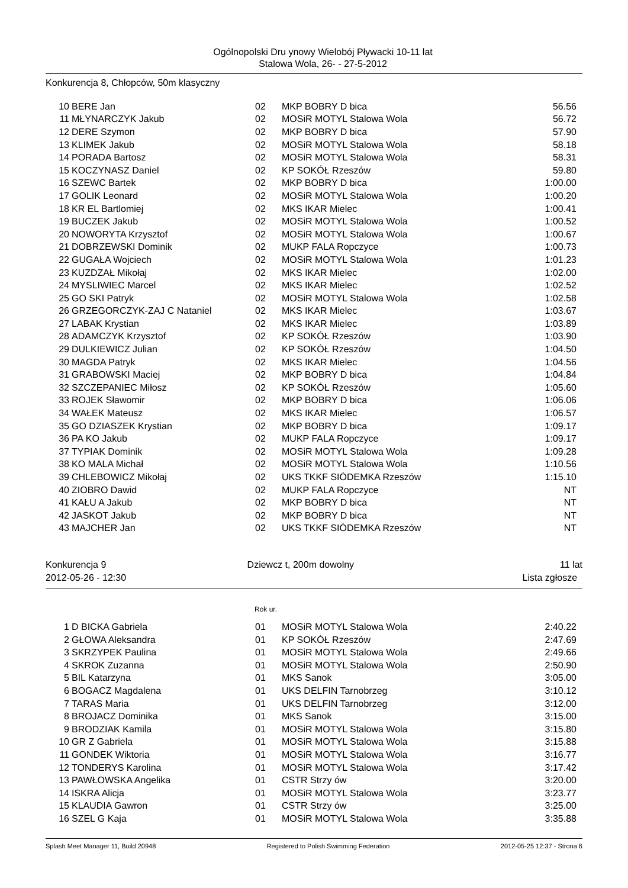Ogólnopolski Dru ynowy Wielobój Pływacki 10-11 lat
Stalowa Wola, 26- - 27-5-2012
Konkurencja 8, Chłopców, 50m klasyczny
| 10 | BERE Jan | 02 | MKP BOBRY D bica | 56.56 |
| 11 | MŁYNARCZYK Jakub | 02 | MOSiR MOTYL Stalowa Wola | 56.72 |
| 12 | DERE Szymon | 02 | MKP BOBRY D bica | 57.90 |
| 13 | KLIMEK Jakub | 02 | MOSiR MOTYL Stalowa Wola | 58.18 |
| 14 | PORADA Bartosz | 02 | MOSiR MOTYL Stalowa Wola | 58.31 |
| 15 | KOCZYNASZ Daniel | 02 | KP SOKÓŁ Rzeszów | 59.80 |
| 16 | SZEWC Bartek | 02 | MKP BOBRY D bica | 1:00.00 |
| 17 | GOLIK Leonard | 02 | MOSiR MOTYL Stalowa Wola | 1:00.20 |
| 18 | KR EL Bartlomiej | 02 | MKS IKAR Mielec | 1:00.41 |
| 19 | BUCZEK Jakub | 02 | MOSiR MOTYL Stalowa Wola | 1:00.52 |
| 20 | NOWORYTA Krzysztof | 02 | MOSiR MOTYL Stalowa Wola | 1:00.67 |
| 21 | DOBRZEWSKI Dominik | 02 | MUKP FALA Ropczyce | 1:00.73 |
| 22 | GUGAŁA Wojciech | 02 | MOSiR MOTYL Stalowa Wola | 1:01.23 |
| 23 | KUZDZAŁ Mikołaj | 02 | MKS IKAR Mielec | 1:02.00 |
| 24 | MYSLIWIEC Marcel | 02 | MKS IKAR Mielec | 1:02.52 |
| 25 | GO SKI Patryk | 02 | MOSiR MOTYL Stalowa Wola | 1:02.58 |
| 26 | GRZEGORCZYK-ZAJ C Nataniel | 02 | MKS IKAR Mielec | 1:03.67 |
| 27 | LABAK Krystian | 02 | MKS IKAR Mielec | 1:03.89 |
| 28 | ADAMCZYK Krzysztof | 02 | KP SOKÓŁ Rzeszów | 1:03.90 |
| 29 | DULKIEWICZ Julian | 02 | KP SOKÓŁ Rzeszów | 1:04.50 |
| 30 | MAGDA Patryk | 02 | MKS IKAR Mielec | 1:04.56 |
| 31 | GRABOWSKI Maciej | 02 | MKP BOBRY D bica | 1:04.84 |
| 32 | SZCZEPANIEC Miłosz | 02 | KP SOKÓŁ Rzeszów | 1:05.60 |
| 33 | ROJEK Sławomir | 02 | MKP BOBRY D bica | 1:06.06 |
| 34 | WAŁEK Mateusz | 02 | MKS IKAR Mielec | 1:06.57 |
| 35 | GO DZIASZEK Krystian | 02 | MKP BOBRY D bica | 1:09.17 |
| 36 | PA KO Jakub | 02 | MUKP FALA Ropczyce | 1:09.17 |
| 37 | TYPIAK Dominik | 02 | MOSiR MOTYL Stalowa Wola | 1:09.28 |
| 38 | KO MALA Michał | 02 | MOSiR MOTYL Stalowa Wola | 1:10.56 |
| 39 | CHLEBOWICZ Mikołaj | 02 | UKS TKKF SIÓDEMKA Rzeszów | 1:15.10 |
| 40 | ZIOBRO Dawid | 02 | MUKP FALA Ropczyce | NT |
| 41 | KAŁU A Jakub | 02 | MKP BOBRY D bica | NT |
| 42 | JASKOT Jakub | 02 | MKP BOBRY D bica | NT |
| 43 | MAJCHER Jan | 02 | UKS TKKF SIÓDEMKA Rzeszów | NT |
Konkurencja 9
2012-05-26 - 12:30
Dziewcz t, 200m dowolny 11 lat
Lista zgłosze
Rok ur.
| 1 | D BICKA Gabriela | 01 | MOSiR MOTYL Stalowa Wola | 2:40.22 |
| 2 | GŁOWA Aleksandra | 01 | KP SOKÓŁ Rzeszów | 2:47.69 |
| 3 | SKRZYPEK Paulina | 01 | MOSiR MOTYL Stalowa Wola | 2:49.66 |
| 4 | SKROK Zuzanna | 01 | MOSiR MOTYL Stalowa Wola | 2:50.90 |
| 5 | BIL Katarzyna | 01 | MKS Sanok | 3:05.00 |
| 6 | BOGACZ Magdalena | 01 | UKS DELFIN Tarnobrzeg | 3:10.12 |
| 7 | TARAS Maria | 01 | UKS DELFIN Tarnobrzeg | 3:12.00 |
| 8 | BROJACZ Dominika | 01 | MKS Sanok | 3:15.00 |
| 9 | BRODZIAK Kamila | 01 | MOSiR MOTYL Stalowa Wola | 3:15.80 |
| 10 | GR Z Gabriela | 01 | MOSiR MOTYL Stalowa Wola | 3:15.88 |
| 11 | GONDEK Wiktoria | 01 | MOSiR MOTYL Stalowa Wola | 3:16.77 |
| 12 | TONDERYS Karolina | 01 | MOSiR MOTYL Stalowa Wola | 3:17.42 |
| 13 | PAWŁOWSKA Angelika | 01 | CSTR Strzy ów | 3:20.00 |
| 14 | ISKRA Alicja | 01 | MOSiR MOTYL Stalowa Wola | 3:23.77 |
| 15 | KLAUDIA Gawron | 01 | CSTR Strzy ów | 3:25.00 |
| 16 | SZEL G Kaja | 01 | MOSiR MOTYL Stalowa Wola | 3:35.88 |
Splash Meet Manager 11, Build 20948 Registered to Polish Swimming Federation 2012-05-25 12:37 - Strona 6